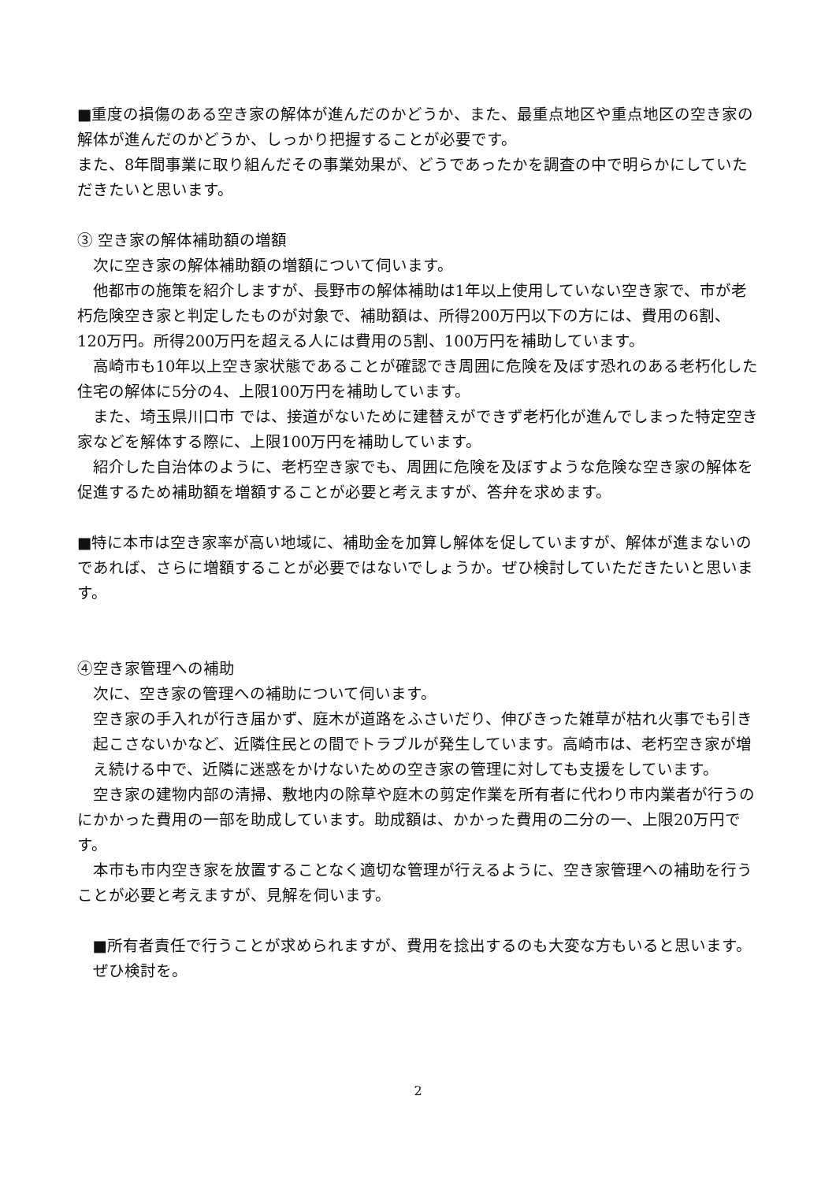■重度の損傷のある空き家の解体が進んだのかどうか、また、最重点地区や重点地区の空き家の解体が進んだのかどうか、しっかり把握することが必要です。
また、8年間事業に取り組んだその事業効果が、どうであったかを調査の中で明らかにしていただきたいと思います。
③ 空き家の解体補助額の増額
次に空き家の解体補助額の増額について伺います。
他都市の施策を紹介しますが、長野市の解体補助は1年以上使用していない空き家で、市が老朽危険空き家と判定したものが対象で、補助額は、所得200万円以下の方には、費用の6割、120万円。所得200万円を超える人には費用の5割、100万円を補助しています。
高崎市も10年以上空き家状態であることが確認でき周囲に危険を及ぼす恐れのある老朽化した住宅の解体に5分の4、上限100万円を補助しています。
また、埼玉県川口市 では、接道がないために建替えができず老朽化が進んでしまった特定空き家などを解体する際に、上限100万円を補助しています。
紹介した自治体のように、老朽空き家でも、周囲に危険を及ぼすような危険な空き家の解体を促進するため補助額を増額することが必要と考えますが、答弁を求めます。
■特に本市は空き家率が高い地域に、補助金を加算し解体を促していますが、解体が進まないのであれば、さらに増額することが必要ではないでしょうか。ぜひ検討していただきたいと思います。
④空き家管理への補助
次に、空き家の管理への補助について伺います。
空き家の手入れが行き届かず、庭木が道路をふさいだり、伸びきった雑草が枯れ火事でも引き起こさないかなど、近隣住民との間でトラブルが発生しています。高崎市は、老朽空き家が増え続ける中で、近隣に迷惑をかけないための空き家の管理に対しても支援をしています。
空き家の建物内部の清掃、敷地内の除草や庭木の剪定作業を所有者に代わり市内業者が行うのにかかった費用の一部を助成しています。助成額は、かかった費用の二分の一、上限20万円です。
本市も市内空き家を放置することなく適切な管理が行えるように、空き家管理への補助を行うことが必要と考えますが、見解を伺います。
■所有者責任で行うことが求められますが、費用を捻出するのも大変な方もいると思います。ぜひ検討を。
2